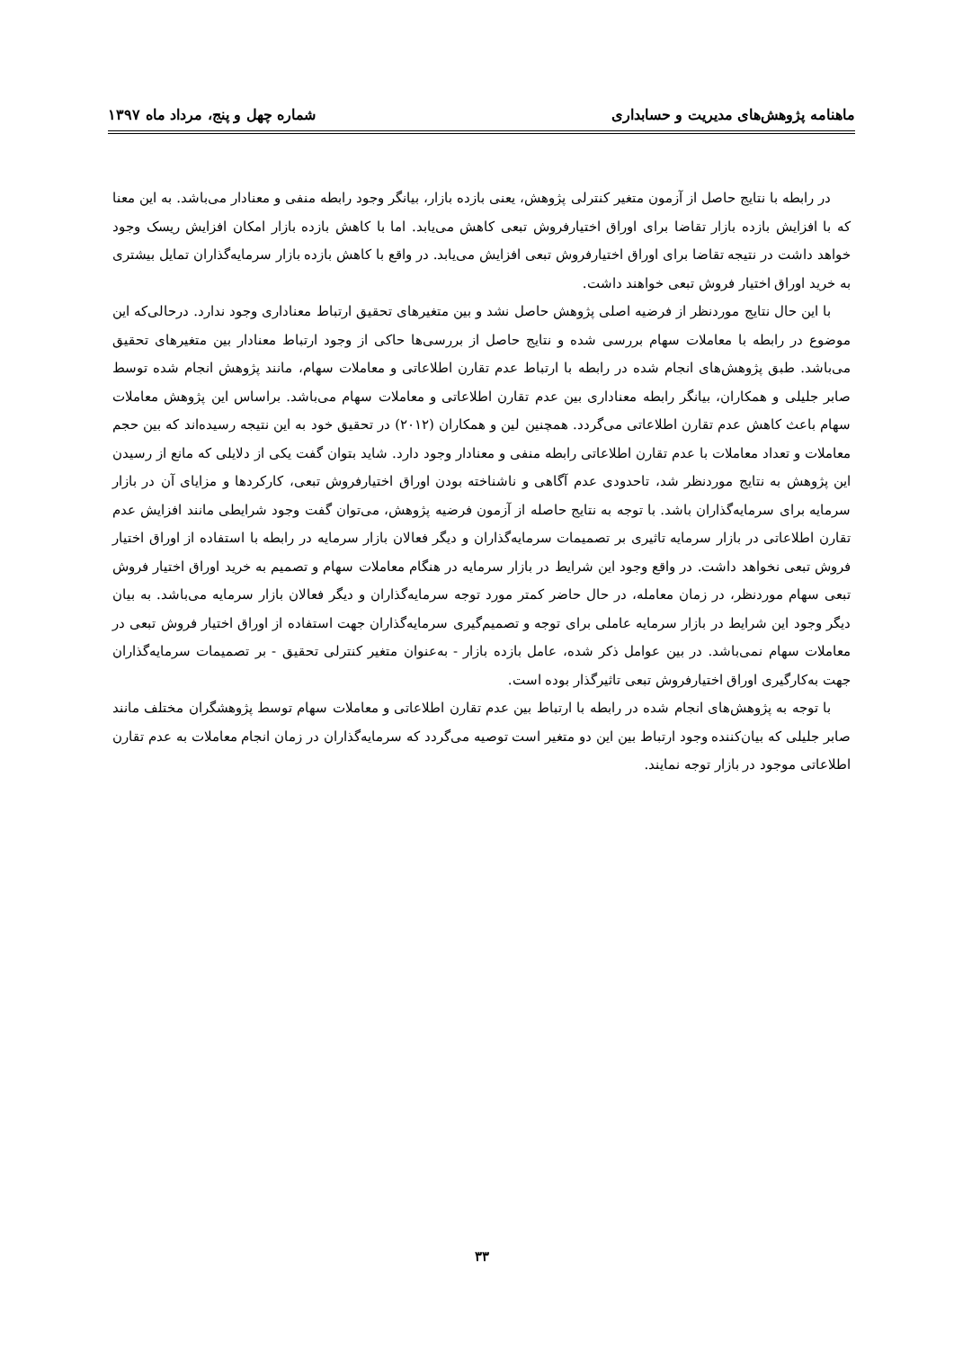ماهنامه پژوهش‌های مدیریت و حسابداری شماره چهل و پنج، مرداد ماه ۱۳۹۷
در رابطه با نتایج حاصل از آزمون متغیر کنترلی پژوهش، یعنی بازده بازار، بیانگر وجود رابطه منفی و معنادار می‌باشد. به این معنا که با افزایش بازده بازار تقاضا برای اوراق اختیارفروش تبعی کاهش می‌یابد. اما با کاهش بازده بازار امکان افزایش ریسک وجود خواهد داشت در نتیجه تقاضا برای اوراق اختیارفروش تبعی افزایش می‌یابد. در واقع با کاهش بازده بازار سرمایه‌گذاران تمایل بیشتری به خرید اوراق اختیار فروش تبعی خواهند داشت.
با این حال نتایج موردنظر از فرضیه اصلی پژوهش حاصل نشد و بین متغیرهای تحقیق ارتباط معناداری وجود ندارد. درحالی‌که این موضوع در رابطه با معاملات سهام بررسی شده و نتایج حاصل از بررسی‌ها حاکی از وجود ارتباط معنادار بین متغیرهای تحقیق می‌باشد. طبق پژوهش‌های انجام شده در رابطه با ارتباط عدم تقارن اطلاعاتی و معاملات سهام، مانند پژوهش انجام شده توسط صابر جلیلی و همکاران، بیانگر رابطه معناداری بین عدم تقارن اطلاعاتی و معاملات سهام می‌باشد. براساس این پژوهش معاملات سهام باعث کاهش عدم تقارن اطلاعاتی می‌گردد. همچنین لین و همکاران (۲۰۱۲) در تحقیق خود به این نتیجه رسیده‌اند که بین حجم معاملات و تعداد معاملات با عدم تقارن اطلاعاتی رابطه منفی و معنادار وجود دارد. شاید بتوان گفت یکی از دلایلی که مانع از رسیدن این پژوهش به نتایج موردنظر شد، تاحدودی عدم آگاهی و ناشناخته بودن اوراق اختیارفروش تبعی، کارکردها و مزایای آن در بازار سرمایه برای سرمایه‌گذاران باشد. با توجه به نتایج حاصله از آزمون فرضیه پژوهش، می‌توان گفت وجود شرایطی مانند افزایش عدم تقارن اطلاعاتی در بازار سرمایه تاثیری بر تصمیمات سرمایه‌گذاران و دیگر فعالان بازار سرمایه در رابطه با استفاده از اوراق اختیار فروش تبعی نخواهد داشت. در واقع وجود این شرایط در بازار سرمایه در هنگام معاملات سهام و تصمیم به خرید اوراق اختیار فروش تبعی سهام موردنظر، در زمان معامله، در حال حاضر کمتر مورد توجه سرمایه‌گذاران و دیگر فعالان بازار سرمایه می‌باشد. به بیان دیگر وجود این شرایط در بازار سرمایه عاملی برای توجه و تصمیم‌گیری سرمایه‌گذاران جهت استفاده از اوراق اختیار فروش تبعی در معاملات سهام نمی‌باشد. در بین عوامل ذکر شده، عامل بازده بازار - به‌عنوان متغیر کنترلی تحقیق - بر تصمیمات سرمایه‌گذاران جهت به‌کارگیری اوراق اختیارفروش تبعی تاثیرگذار بوده است.
با توجه به پژوهش‌های انجام شده در رابطه با ارتباط بین عدم تقارن اطلاعاتی و معاملات سهام توسط پژوهشگران مختلف مانند صابر جلیلی که بیان‌کننده وجود ارتباط بین این دو متغیر است توصیه می‌گردد که سرمایه‌گذاران در زمان انجام معاملات به عدم تقارن اطلاعاتی موجود در بازار توجه نمایند.
۳۳